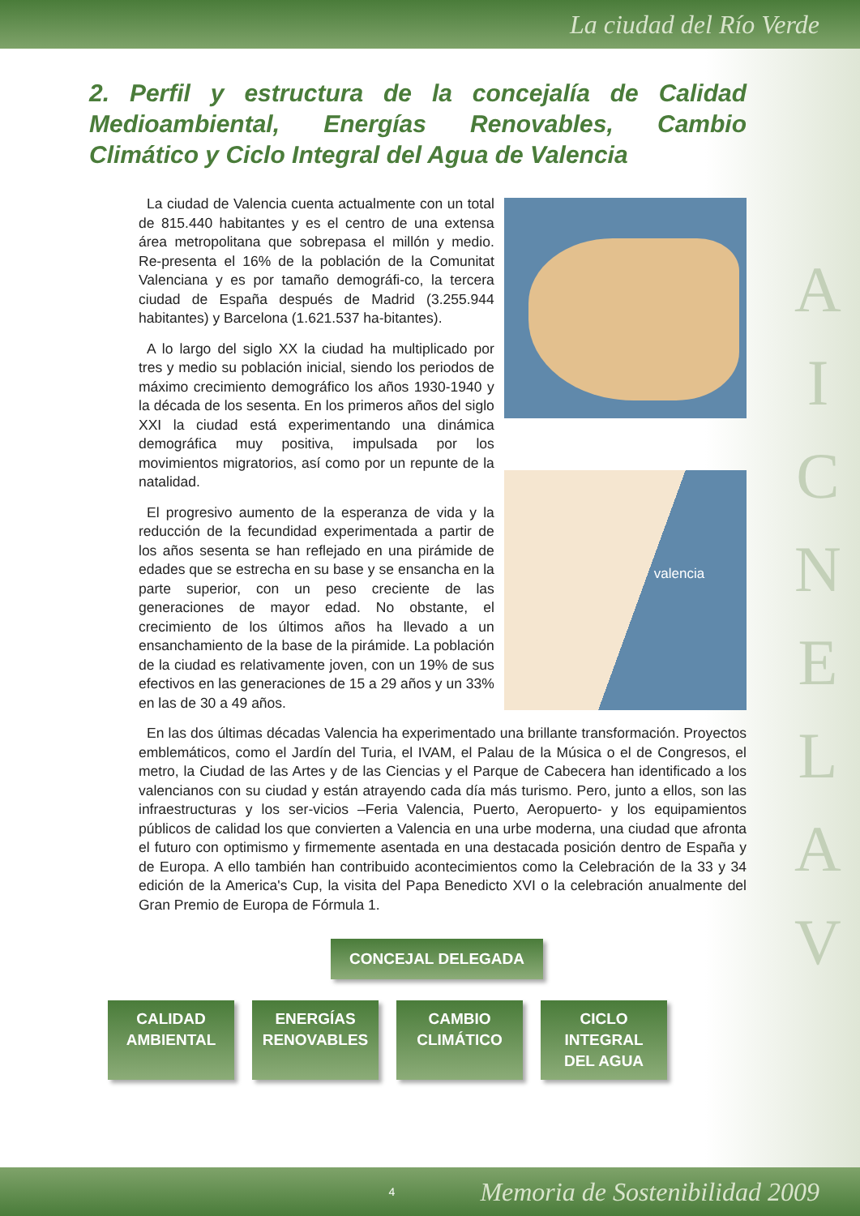La ciudad del Río Verde
A
I
C
N
E
L
A
V
2. Perfil y estructura de la concejalía de Calidad Medioambiental, Energías Renovables, Cambio Climático y Ciclo Integral del Agua de Valencia
La ciudad de Valencia cuenta actualmente con un total de 815.440 habitantes y es el centro de una extensa área metropolitana que sobrepasa el millón y medio. Re-presenta el 16% de la población de la Comunitat Valenciana y es por tamaño demográfi-co, la tercera ciudad de España después de Madrid (3.255.944 habitantes) y Barcelona (1.621.537 ha-bitantes).
A lo largo del siglo XX la ciudad ha multiplicado por tres y medio su población inicial, siendo los periodos de máximo crecimiento demográfico los años 1930-1940 y la década de los sesenta. En los primeros años del siglo XXI la ciudad está experimentando una dinámica demográfica muy positiva, impulsada por los movimientos migratorios, así como por un repunte de la natalidad.
El progresivo aumento de la esperanza de vida y la reducción de la fecundidad experimentada a partir de los años sesenta se han reflejado en una pirámide de edades que se estrecha en su base y se ensancha en la parte superior, con un peso creciente de las generaciones de mayor edad. No obstante, el crecimiento de los últimos años ha llevado a un ensanchamiento de la base de la pirámide. La población de la ciudad es relativamente joven, con un 19% de sus efectivos en las generaciones de 15 a 29 años y un 33% en las de 30 a 49 años.
valencia
En las dos últimas décadas Valencia ha experimentado una brillante transformación. Proyectos emblemáticos, como el Jardín del Turia, el IVAM, el Palau de la Música o el de Congresos, el metro, la Ciudad de las Artes y de las Ciencias y el Parque de Cabecera han identificado a los valencianos con su ciudad y están atrayendo cada día más turismo. Pero, junto a ellos, son las infraestructuras y los ser-vicios –Feria Valencia, Puerto, Aeropuerto- y los equipamientos públicos de calidad los que convierten a Valencia en una urbe moderna, una ciudad que afronta el futuro con optimismo y firmemente asentada en una destacada posición dentro de España y de Europa. A ello también han contribuido acontecimientos como la Celebración de la 33 y 34 edición de la America's Cup, la visita del Papa Benedicto XVI o la celebración anualmente del Gran Premio de Europa de Fórmula 1.
CONCEJAL DELEGADA
CALIDAD
AMBIENTAL
ENERGÍAS
RENOVABLES
CAMBIO
CLIMÁTICO
CICLO INTEGRAL
DEL AGUA
4 Memoria de Sostenibilidad 2009